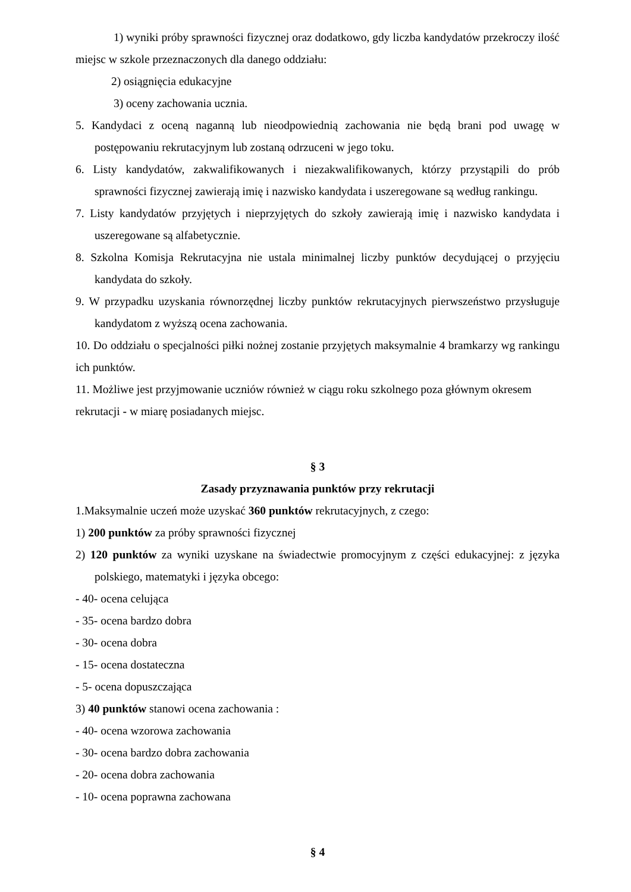1) wyniki próby sprawności fizycznej oraz dodatkowo, gdy liczba kandydatów przekroczy ilość miejsc w szkole przeznaczonych dla danego oddziału:
2) osiągnięcia edukacyjne
3) oceny zachowania ucznia.
5. Kandydaci z oceną naganną lub nieodpowiednią zachowania nie będą brani pod uwagę w postępowaniu rekrutacyjnym lub zostaną odrzuceni w jego toku.
6. Listy kandydatów, zakwalifikowanych i niezakwalifikowanych, którzy przystąpili do prób sprawności fizycznej zawierają imię i nazwisko kandydata i uszeregowane są według rankingu.
7. Listy kandydatów przyjętych i nieprzyjętych do szkoły zawierają imię i nazwisko kandydata i uszeregowane są alfabetycznie.
8. Szkolna Komisja Rekrutacyjna nie ustala minimalnej liczby punktów decydującej o przyjęciu kandydata do szkoły.
9. W przypadku uzyskania równorzędnej liczby punktów rekrutacyjnych pierwszeństwo przysługuje kandydatom z wyższą ocena zachowania.
10. Do oddziału o specjalności piłki nożnej zostanie przyjętych maksymalnie 4 bramkarzy wg rankingu ich punktów.
11. Możliwe jest przyjmowanie uczniów również w ciągu roku szkolnego poza głównym okresem rekrutacji - w miarę posiadanych miejsc.
§ 3
Zasady przyznawania punktów przy rekrutacji
1.Maksymalnie uczeń może uzyskać 360 punktów rekrutacyjnych, z czego:
1) 200 punktów za próby sprawności fizycznej
2) 120 punktów za wyniki uzyskane na świadectwie promocyjnym z części edukacyjnej: z języka polskiego, matematyki i języka obcego:
- 40- ocena celująca
- 35- ocena bardzo dobra
- 30- ocena dobra
- 15- ocena dostateczna
- 5- ocena dopuszczająca
3) 40 punktów stanowi ocena zachowania :
- 40- ocena wzorowa zachowania
- 30- ocena bardzo dobra zachowania
- 20- ocena dobra zachowania
- 10- ocena poprawna zachowana
§ 4